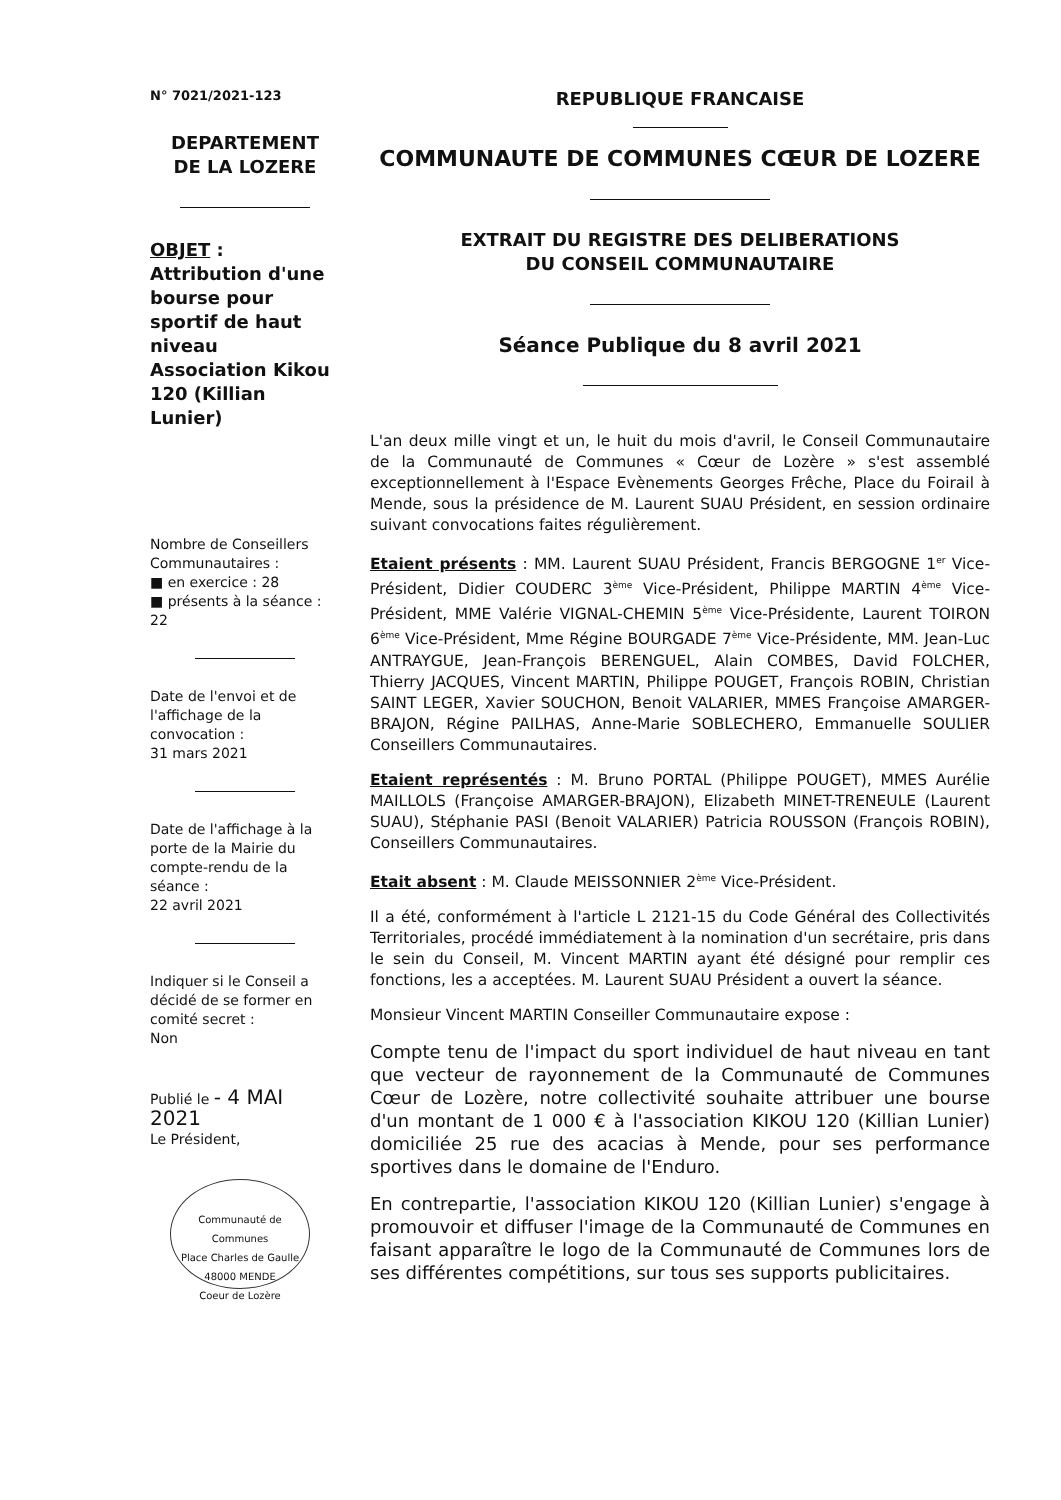N° 7021/2021-123
DEPARTEMENT
DE LA LOZERE
OBJET :
Attribution d'une bourse pour sportif de haut niveau Association Kikou 120 (Killian Lunier)
Nombre de Conseillers Communautaires :
■ en exercice : 28
■ présents à la séance : 22
Date de l'envoi et de l'affichage de la convocation :
31 mars 2021
Date de l'affichage à la porte de la Mairie du compte-rendu de la séance :
22 avril 2021
Indiquer si le Conseil a décidé de se former en comité secret :
Non
Publié le - 4 MAI 2021
Le Président,
Communauté de Communes
Place Charles de Gaulle
48000 MENDE
Coeur de Lozère
REPUBLIQUE FRANCAISE
COMMUNAUTE DE COMMUNES CŒUR DE LOZERE
EXTRAIT DU REGISTRE DES DELIBERATIONS
DU CONSEIL COMMUNAUTAIRE
Séance Publique du 8 avril 2021
L'an deux mille vingt et un, le huit du mois d'avril, le Conseil Communautaire de la Communauté de Communes « Cœur de Lozère » s'est assemblé exceptionnellement à l'Espace Evènements Georges Frêche, Place du Foirail à Mende, sous la présidence de M. Laurent SUAU Président, en session ordinaire suivant convocations faites régulièrement.
Etaient présents : MM. Laurent SUAU Président, Francis BERGOGNE 1<sup>er</sup> Vice-Président, Didier COUDERC 3<sup>ème</sup> Vice-Président, Philippe MARTIN 4<sup>ème</sup> Vice-Président, MME Valérie VIGNAL-CHEMIN 5<sup>ème</sup> Vice-Présidente, Laurent TOIRON 6<sup>ème</sup> Vice-Président, Mme Régine BOURGADE 7<sup>ème</sup> Vice-Présidente, MM. Jean-Luc ANTRAYGUE, Jean-François BERENGUEL, Alain COMBES, David FOLCHER, Thierry JACQUES, Vincent MARTIN, Philippe POUGET, François ROBIN, Christian SAINT LEGER, Xavier SOUCHON, Benoit VALARIER, MMES Françoise AMARGER-BRAJON, Régine PAILHAS, Anne-Marie SOBLECHERO, Emmanuelle SOULIER Conseillers Communautaires.
Etaient représentés : M. Bruno PORTAL (Philippe POUGET), MMES Aurélie MAILLOLS (Françoise AMARGER-BRAJON), Elizabeth MINET-TRENEULE (Laurent SUAU), Stéphanie PASI (Benoit VALARIER) Patricia ROUSSON (François ROBIN), Conseillers Communautaires.
Etait absent : M. Claude MEISSONNIER 2<sup>ème</sup> Vice-Président.
Il a été, conformément à l'article L 2121-15 du Code Général des Collectivités Territoriales, procédé immédiatement à la nomination d'un secrétaire, pris dans le sein du Conseil, M. Vincent MARTIN ayant été désigné pour remplir ces fonctions, les a acceptées. M. Laurent SUAU Président a ouvert la séance.
Monsieur Vincent MARTIN Conseiller Communautaire expose :
Compte tenu de l'impact du sport individuel de haut niveau en tant que vecteur de rayonnement de la Communauté de Communes Cœur de Lozère, notre collectivité souhaite attribuer une bourse d'un montant de 1 000 € à l'association KIKOU 120 (Killian Lunier) domiciliée 25 rue des acacias à Mende, pour ses performance sportives dans le domaine de l'Enduro.
En contrepartie, l'association KIKOU 120 (Killian Lunier) s'engage à promouvoir et diffuser l'image de la Communauté de Communes en faisant apparaître le logo de la Communauté de Communes lors de ses différentes compétitions, sur tous ses supports publicitaires.